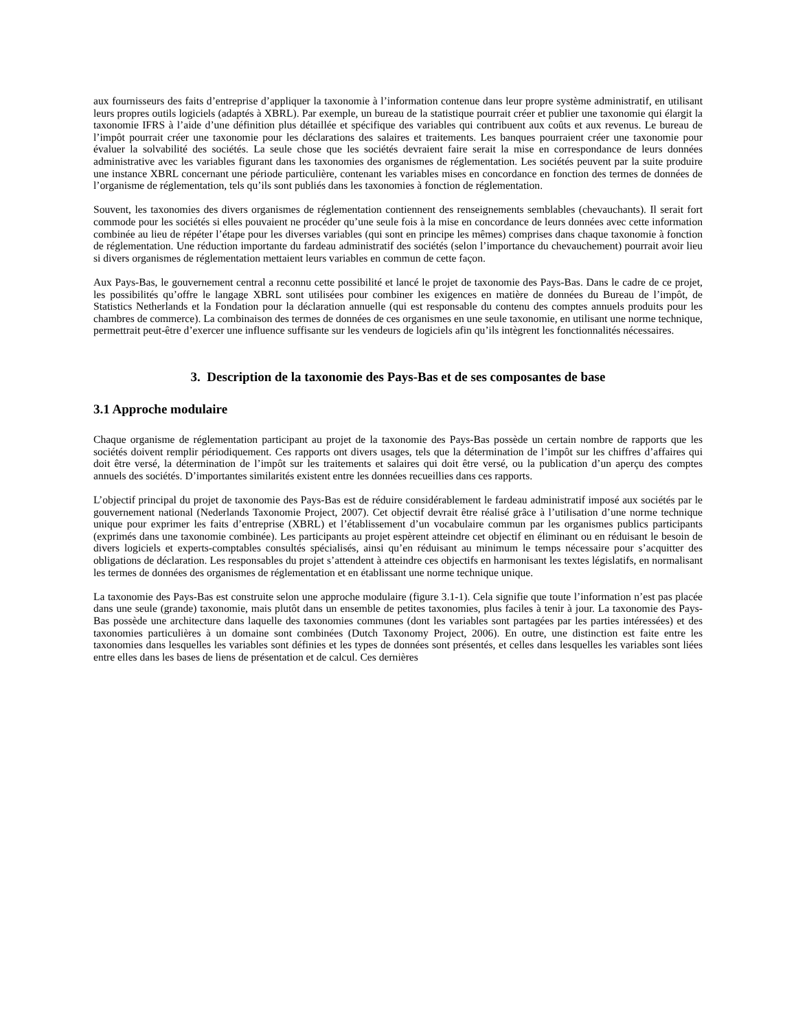aux fournisseurs des faits d’entreprise d’appliquer la taxonomie à l’information contenue dans leur propre système administratif, en utilisant leurs propres outils logiciels (adaptés à XBRL). Par exemple, un bureau de la statistique pourrait créer et publier une taxonomie qui élargit la taxonomie IFRS à l’aide d’une définition plus détaillée et spécifique des variables qui contribuent aux coûts et aux revenus. Le bureau de l’impôt pourrait créer une taxonomie pour les déclarations des salaires et traitements. Les banques pourraient créer une taxonomie pour évaluer la solvabilité des sociétés. La seule chose que les sociétés devraient faire serait la mise en correspondance de leurs données administrative avec les variables figurant dans les taxonomies des organismes de réglementation. Les sociétés peuvent par la suite produire une instance XBRL concernant une période particulière, contenant les variables mises en concordance en fonction des termes de données de l’organisme de réglementation, tels qu’ils sont publiés dans les taxonomies à fonction de réglementation.
Souvent, les taxonomies des divers organismes de réglementation contiennent des renseignements semblables (chevauchants). Il serait fort commode pour les sociétés si elles pouvaient ne procéder qu’une seule fois à la mise en concordance de leurs données avec cette information combinée au lieu de répéter l’étape pour les diverses variables (qui sont en principe les mêmes) comprises dans chaque taxonomie à fonction de réglementation. Une réduction importante du fardeau administratif des sociétés (selon l’importance du chevauchement) pourrait avoir lieu si divers organismes de réglementation mettaient leurs variables en commun de cette façon.
Aux Pays-Bas, le gouvernement central a reconnu cette possibilité et lancé le projet de taxonomie des Pays-Bas. Dans le cadre de ce projet, les possibilités qu’offre le langage XBRL sont utilisées pour combiner les exigences en matière de données du Bureau de l’impôt, de Statistics Netherlands et la Fondation pour la déclaration annuelle (qui est responsable du contenu des comptes annuels produits pour les chambres de commerce). La combinaison des termes de données de ces organismes en une seule taxonomie, en utilisant une norme technique, permettrait peut-être d’exercer une influence suffisante sur les vendeurs de logiciels afin qu’ils intègrent les fonctionnalités nécessaires.
3. Description de la taxonomie des Pays-Bas et de ses composantes de base
3.1 Approche modulaire
Chaque organisme de réglementation participant au projet de la taxonomie des Pays-Bas possède un certain nombre de rapports que les sociétés doivent remplir périodiquement. Ces rapports ont divers usages, tels que la détermination de l’impôt sur les chiffres d’affaires qui doit être versé, la détermination de l’impôt sur les traitements et salaires qui doit être versé, ou la publication d’un aperçu des comptes annuels des sociétés. D’importantes similarités existent entre les données recueillies dans ces rapports.
L’objectif principal du projet de taxonomie des Pays-Bas est de réduire considérablement le fardeau administratif imposé aux sociétés par le gouvernement national (Nederlands Taxonomie Project, 2007). Cet objectif devrait être réalisé grâce à l’utilisation d’une norme technique unique pour exprimer les faits d’entreprise (XBRL) et l’établissement d’un vocabulaire commun par les organismes publics participants (exprimés dans une taxonomie combinée). Les participants au projet espèrent atteindre cet objectif en éliminant ou en réduisant le besoin de divers logiciels et experts-comptables consultés spécialisés, ainsi qu’en réduisant au minimum le temps nécessaire pour s’acquitter des obligations de déclaration. Les responsables du projet s’attendent à atteindre ces objectifs en harmonisant les textes législatifs, en normalisant les termes de données des organismes de réglementation et en établissant une norme technique unique.
La taxonomie des Pays-Bas est construite selon une approche modulaire (figure 3.1-1). Cela signifie que toute l’information n’est pas placée dans une seule (grande) taxonomie, mais plutôt dans un ensemble de petites taxonomies, plus faciles à tenir à jour. La taxonomie des Pays-Bas possède une architecture dans laquelle des taxonomies communes (dont les variables sont partagées par les parties intéressées) et des taxonomies particulières à un domaine sont combinées (Dutch Taxonomy Project, 2006). En outre, une distinction est faite entre les taxonomies dans lesquelles les variables sont définies et les types de données sont présentés, et celles dans lesquelles les variables sont liées entre elles dans les bases de liens de présentation et de calcul. Ces dernières